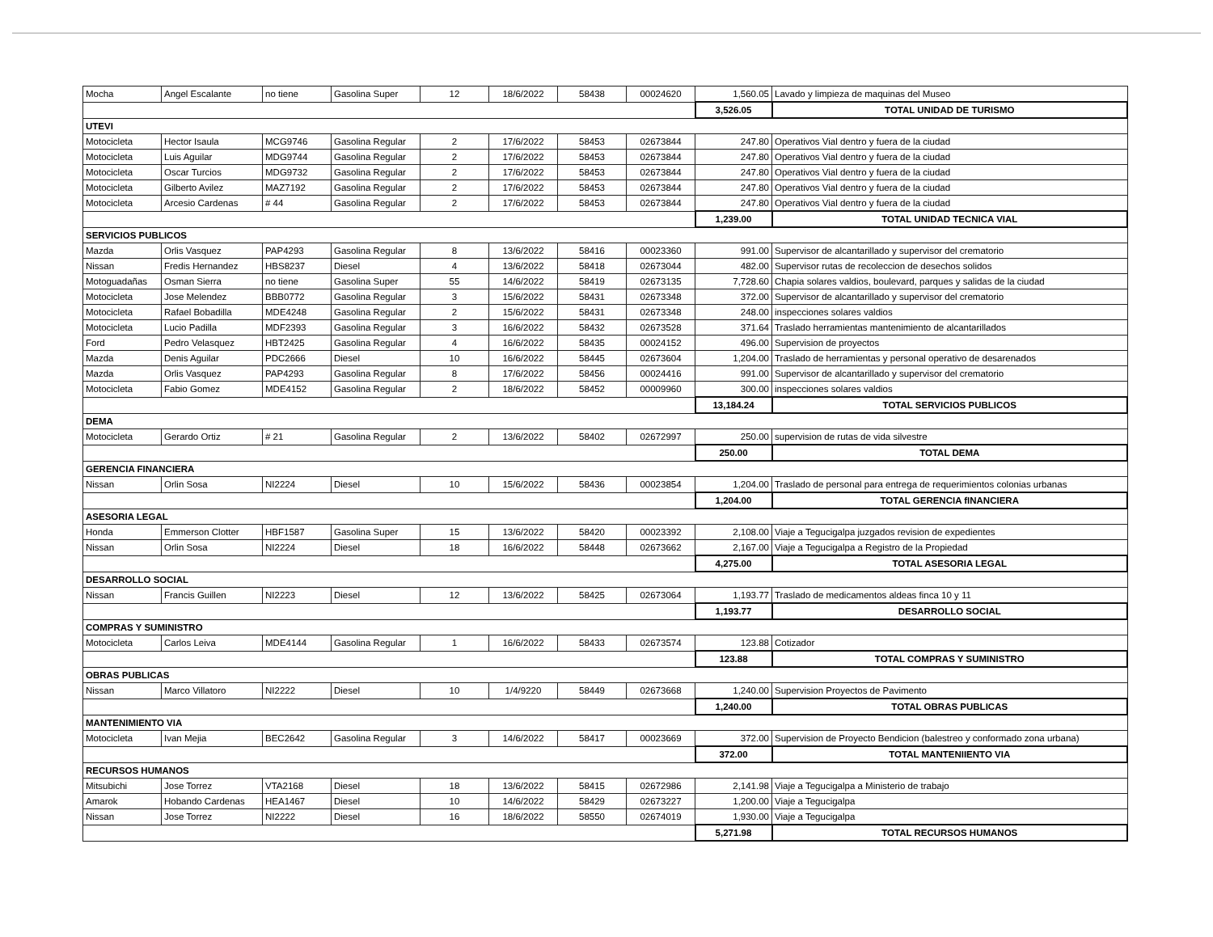| Mocha | Angel Escalante | no tiene | Gasolina Super | 12 | 18/6/2022 | 58438 | 00024620 | 1,560.05 | Lavado y limpieza de maquinas del Museo |
| | | | | | | | | 3,526.05 | TOTAL UNIDAD DE TURISMO |
| UTEVI | | | | | | | | | |
| Motocicleta | Hector Isaula | MCG9746 | Gasolina Regular | 2 | 17/6/2022 | 58453 | 02673844 | 247.80 | Operativos Vial dentro y fuera de la ciudad |
| Motocicleta | Luis Aguilar | MDG9744 | Gasolina Regular | 2 | 17/6/2022 | 58453 | 02673844 | 247.80 | Operativos Vial dentro y fuera de la ciudad |
| Motocicleta | Oscar Turcios | MDG9732 | Gasolina Regular | 2 | 17/6/2022 | 58453 | 02673844 | 247.80 | Operativos Vial dentro y fuera de la ciudad |
| Motocicleta | Gilberto Avilez | MAZ7192 | Gasolina Regular | 2 | 17/6/2022 | 58453 | 02673844 | 247.80 | Operativos Vial dentro y fuera de la ciudad |
| Motocicleta | Arcesio Cardenas | # 44 | Gasolina Regular | 2 | 17/6/2022 | 58453 | 02673844 | 247.80 | Operativos Vial dentro y fuera de la ciudad |
| | | | | | | | | 1,239.00 | TOTAL UNIDAD TECNICA VIAL |
| SERVICIOS PUBLICOS | | | | | | | | | |
| Mazda | Orlis Vasquez | PAP4293 | Gasolina Regular | 8 | 13/6/2022 | 58416 | 00023360 | 991.00 | Supervisor de alcantarillado y supervisor del crematorio |
| Nissan | Fredis Hernandez | HBS8237 | Diesel | 4 | 13/6/2022 | 58418 | 02673044 | 482.00 | Supervisor rutas de recoleccion de desechos solidos |
| Motoguadañas | Osman Sierra | no tiene | Gasolina Super | 55 | 14/6/2022 | 58419 | 02673135 | 7,728.60 | Chapia solares valdios, boulevard, parques y salidas de la ciudad |
| Motocicleta | Jose Melendez | BBB0772 | Gasolina Regular | 3 | 15/6/2022 | 58431 | 02673348 | 372.00 | Supervisor de alcantarillado y supervisor del crematorio |
| Motocicleta | Rafael Bobadilla | MDE4248 | Gasolina Regular | 2 | 15/6/2022 | 58431 | 02673348 | 248.00 | inspecciones solares valdios |
| Motocicleta | Lucio Padilla | MDF2393 | Gasolina Regular | 3 | 16/6/2022 | 58432 | 02673528 | 371.64 | Traslado herramientas mantenimiento de alcantarillados |
| Ford | Pedro Velasquez | HBT2425 | Gasolina Regular | 4 | 16/6/2022 | 58435 | 00024152 | 496.00 | Supervision de proyectos |
| Mazda | Denis Aguilar | PDC2666 | Diesel | 10 | 16/6/2022 | 58445 | 02673604 | 1,204.00 | Traslado de herramientas y personal operativo de desarenados |
| Mazda | Orlis Vasquez | PAP4293 | Gasolina Regular | 8 | 17/6/2022 | 58456 | 00024416 | 991.00 | Supervisor de alcantarillado y supervisor del crematorio |
| Motocicleta | Fabio Gomez | MDE4152 | Gasolina Regular | 2 | 18/6/2022 | 58452 | 00009960 | 300.00 | inspecciones solares valdios |
| | | | | | | | | 13,184.24 | TOTAL SERVICIOS PUBLICOS |
| DEMA | | | | | | | | | |
| Motocicleta | Gerardo Ortiz | # 21 | Gasolina Regular | 2 | 13/6/2022 | 58402 | 02672997 | 250.00 | supervision de rutas de vida silvestre |
| | | | | | | | | 250.00 | TOTAL DEMA |
| GERENCIA FINANCIERA | | | | | | | | | |
| Nissan | Orlin Sosa | NI2224 | Diesel | 10 | 15/6/2022 | 58436 | 00023854 | 1,204.00 | Traslado de personal para entrega de requerimientos colonias urbanas |
| | | | | | | | | 1,204.00 | TOTAL GERENCIA fINANCIERA |
| ASESORIA LEGAL | | | | | | | | | |
| Honda | Emmerson Clotter | HBF1587 | Gasolina Super | 15 | 13/6/2022 | 58420 | 00023392 | 2,108.00 | Viaje a Tegucigalpa juzgados revision de expedientes |
| Nissan | Orlin Sosa | NI2224 | Diesel | 18 | 16/6/2022 | 58448 | 02673662 | 2,167.00 | Viaje a Tegucigalpa a Registro de la Propiedad |
| | | | | | | | | 4,275.00 | TOTAL ASESORIA LEGAL |
| DESARROLLO SOCIAL | | | | | | | | | |
| Nissan | Francis Guillen | NI2223 | Diesel | 12 | 13/6/2022 | 58425 | 02673064 | 1,193.77 | Traslado de medicamentos aldeas finca 10 y 11 |
| | | | | | | | | 1,193.77 | DESARROLLO SOCIAL |
| COMPRAS Y SUMINISTRO | | | | | | | | | |
| Motocicleta | Carlos Leiva | MDE4144 | Gasolina Regular | 1 | 16/6/2022 | 58433 | 02673574 | 123.88 | Cotizador |
| | | | | | | | | 123.88 | TOTAL COMPRAS Y SUMINISTRO |
| OBRAS PUBLICAS | | | | | | | | | |
| Nissan | Marco Villatoro | NI2222 | Diesel | 10 | 1/4/9220 | 58449 | 02673668 | 1,240.00 | Supervision Proyectos de Pavimento |
| | | | | | | | | 1,240.00 | TOTAL OBRAS PUBLICAS |
| MANTENIMIENTO VIA | | | | | | | | | |
| Motocicleta | Ivan Mejia | BEC2642 | Gasolina Regular | 3 | 14/6/2022 | 58417 | 00023669 | 372.00 | Supervision de Proyecto Bendicion (balestreo y conformado zona urbana) |
| | | | | | | | | 372.00 | TOTAL MANTENIIENTO VIA |
| RECURSOS HUMANOS | | | | | | | | | |
| Mitsubichi | Jose Torrez | VTA2168 | Diesel | 18 | 13/6/2022 | 58415 | 02672986 | 2,141.98 | Viaje a Tegucigalpa a Ministerio de trabajo |
| Amarok | Hobando Cardenas | HEA1467 | Diesel | 10 | 14/6/2022 | 58429 | 02673227 | 1,200.00 | Viaje a Tegucigalpa |
| Nissan | Jose Torrez | NI2222 | Diesel | 16 | 18/6/2022 | 58550 | 02674019 | 1,930.00 | Viaje a Tegucigalpa |
| | | | | | | | | 5,271.98 | TOTAL RECURSOS HUMANOS |